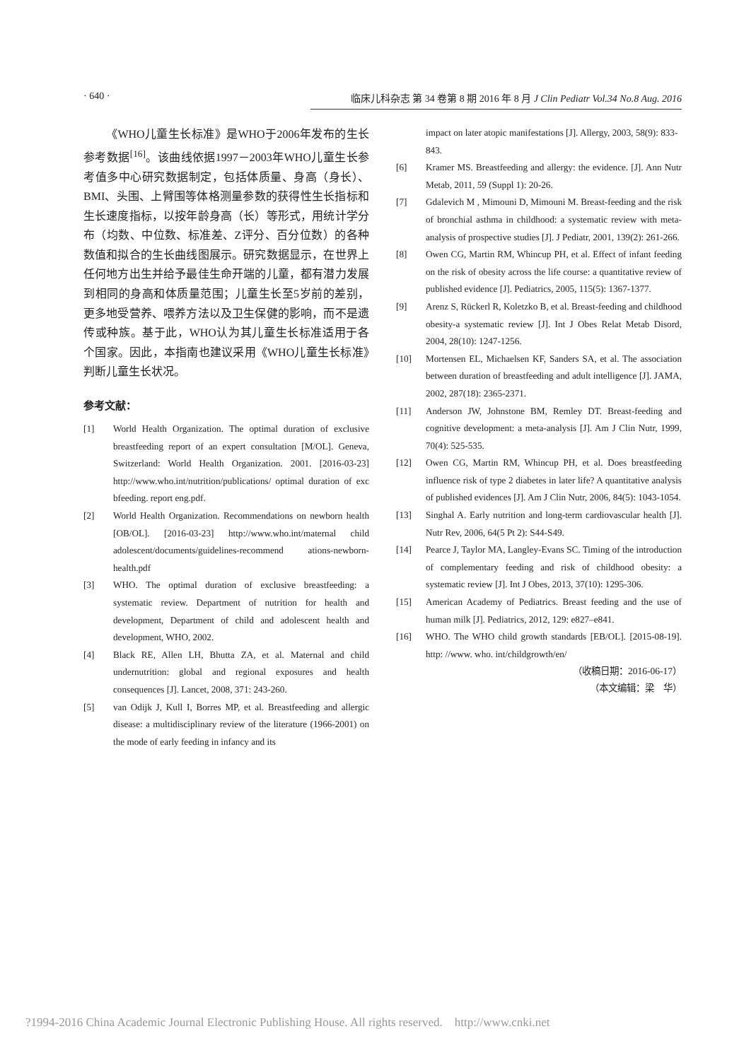· 640 · 临床儿科杂志 第 34 卷第 8 期 2016 年 8 月 J Clin Pediatr Vol.34 No.8 Aug. 2016
《WHO儿童生长标准》是WHO于2006年发布的生长参考数据<sup>[16]</sup>。该曲线依据1997－2003年WHO儿童生长参考值多中心研究数据制定，包括体质量、身高（身长）、BMI、头围、上臂围等体格测量参数的获得性生长指标和生长速度指标，以按年龄身高（长）等形式，用统计学分布（均数、中位数、标准差、Z评分、百分位数）的各种数值和拟合的生长曲线图展示。研究数据显示，在世界上任何地方出生并给予最佳生命开端的儿童，都有潜力发展到相同的身高和体质量范围；儿童生长至5岁前的差别，更多地受营养、喂养方法以及卫生保健的影响，而不是遗传或种族。基于此，WHO认为其儿童生长标准适用于各个国家。因此，本指南也建议采用《WHO儿童生长标准》判断儿童生长状况。
参考文献：
[1] World Health Organization. The optimal duration of exclusive breastfeeding report of an expert consultation [M/OL]. Geneva, Switzerland: World Health Organization. 2001. [2016-03-23] http://www.who.int/nutrition/publications/ optimal duration of exc bfeeding. report eng.pdf.
[2] World Health Organization. Recommendations on newborn health [OB/OL]. [2016-03-23] http://www.who.int/maternal child adolescent/documents/guidelines-recommend ations-newborn-health.pdf
[3] WHO. The optimal duration of exclusive breastfeeding: a systematic review. Department of nutrition for health and development, Department of child and adolescent health and development, WHO, 2002.
[4] Black RE, Allen LH, Bhutta ZA, et al. Maternal and child undernutrition: global and regional exposures and health consequences [J]. Lancet, 2008, 371: 243-260.
[5] van Odijk J, Kull I, Borres MP, et al. Breastfeeding and allergic disease: a multidisciplinary review of the literature (1966-2001) on the mode of early feeding in infancy and its
impact on later atopic manifestations [J]. Allergy, 2003, 58(9): 833-843.
[6] Kramer MS. Breastfeeding and allergy: the evidence. [J]. Ann Nutr Metab, 2011, 59 (Suppl 1): 20-26.
[7] Gdalevich M , Mimouni D, Mimouni M. Breast-feeding and the risk of bronchial asthma in childhood: a systematic review with meta-analysis of prospective studies [J]. J Pediatr, 2001, 139(2): 261-266.
[8] Owen CG, Martin RM, Whincup PH, et al. Effect of infant feeding on the risk of obesity across the life course: a quantitative review of published evidence [J]. Pediatrics, 2005, 115(5): 1367-1377.
[9] Arenz S, Rückerl R, Koletzko B, et al. Breast-feeding and childhood obesity-a systematic review [J]. Int J Obes Relat Metab Disord, 2004, 28(10): 1247-1256.
[10] Mortensen EL, Michaelsen KF, Sanders SA, et al. The association between duration of breastfeeding and adult intelligence [J]. JAMA, 2002, 287(18): 2365-2371.
[11] Anderson JW, Johnstone BM, Remley DT. Breast-feeding and cognitive development: a meta-analysis [J]. Am J Clin Nutr, 1999, 70(4): 525-535.
[12] Owen CG, Martin RM, Whincup PH, et al. Does breastfeeding influence risk of type 2 diabetes in later life? A quantitative analysis of published evidences [J]. Am J Clin Nutr, 2006, 84(5): 1043-1054.
[13] Singhal A. Early nutrition and long-term cardiovascular health [J]. Nutr Rev, 2006, 64(5 Pt 2): S44-S49.
[14] Pearce J, Taylor MA, Langley-Evans SC. Timing of the introduction of complementary feeding and risk of childhood obesity: a systematic review [J]. Int J Obes, 2013, 37(10): 1295-306.
[15] American Academy of Pediatrics. Breast feeding and the use of human milk [J]. Pediatrics, 2012, 129: e827–e841.
[16] WHO. The WHO child growth standards [EB/OL]. [2015-08-19]. http: //www. who. int/childgrowth/en/
（收稿日期：2016-06-17）
（本文编辑：梁　华）
?1994-2016 China Academic Journal Electronic Publishing House. All rights reserved. http://www.cnki.net